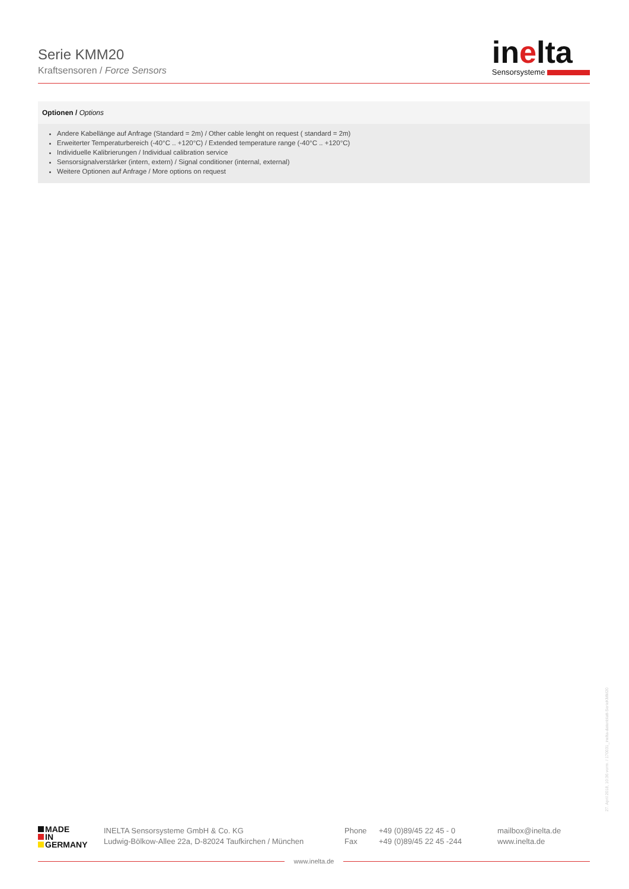Serie KMM20
Kraftsensoren / Force Sensors
inelta
Sensorsysteme
Optionen / Options
Andere Kabellänge auf Anfrage (Standard = 2m) / Other cable lenght on request ( standard = 2m)
Erweiterter Temperaturbereich (-40°C .. +120°C) / Extended temperature range (-40°C .. +120°C)
Individuelle Kalibrierungen / Individual calibration service
Sensorsignalverstärker (intern, extern) / Signal conditioner (internal, external)
Weitere Optionen auf Anfrage / More options on request
27. April 2018, 10:36 vorm. / 170031_inelta-datenblatt-SerieKMM20
MADE
IN
GERMANY
INELTA Sensorsysteme GmbH & Co. KG
Ludwig-Bölkow-Allee 22a, D-82024 Taufkirchen / München
Phone
Fax
+49 (0)89/45 22 45 - 0
+49 (0)89/45 22 45 -244
mailbox@inelta.de
www.inelta.de
www.inelta.de